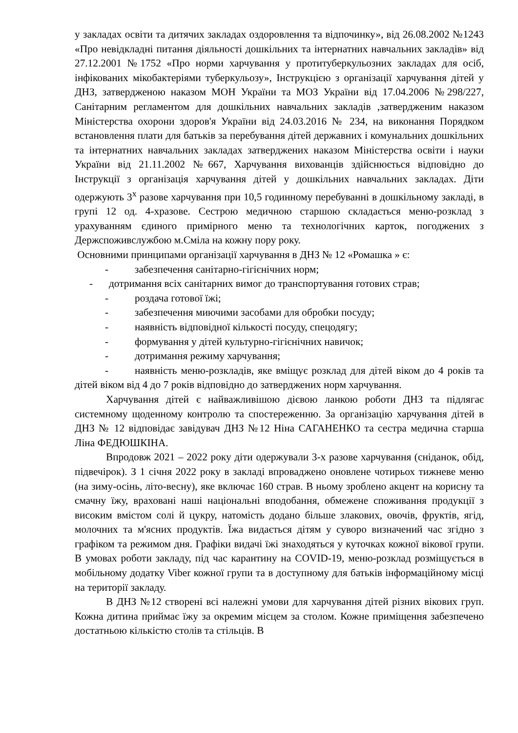у закладах освіти та дитячих закладах оздоровлення та відпочинку», від 26.08.2002 №1243 «Про невідкладні питання діяльності дошкільних та інтернатних навчальних закладів» від 27.12.2001 №1752 «Про норми харчування у протитуберкульозних закладах для осіб, інфікованих мікобактеріями туберкульозу», Інструкцією з організації харчування дітей у ДНЗ, затвердженою наказом МОН України та МОЗ України від 17.04.2006 №298/227, Санітарним регламентом для дошкільних навчальних закладів ,затвердженим наказом Міністерства охорони здоров'я України від 24.03.2016 № 234, на виконання Порядком встановлення плати для батьків за перебування дітей державних і комунальних дошкільних та інтернатних навчальних закладах затверджених наказом Міністерства освіти і науки України від 21.11.2002 №667, Харчування вихованців здійснюється відповідно до Інструкції з організація харчування дітей у дошкільних навчальних закладах. Діти одержують 3<sup>х</sup> разове харчування при 10,5 годинному перебуванні в дошкільному закладі, в групі 12 од. 4-хразове. Сестрою медичною старшою складається меню-розклад з урахуванням єдиного примірного меню та технологічних карток, погоджених з Держспоживслужбою м.Сміла на кожну пору року.
Основними принципами організації харчування в ДНЗ № 12 «Ромашка » є:
- забезпечення санітарно-гігієнічних норм;
- дотримання всіх санітарних вимог до транспортування готових страв;
- роздача готової їжі;
- забезпечення миючими засобами для обробки посуду;
- наявність відповідної кількості посуду, спецодягу;
- формування у дітей культурно-гігієнічних навичок;
- дотримання режиму харчування;
- наявність меню-розкладів, яке вміщує розклад для дітей віком до 4 років та дітей віком від 4 до 7 років відповідно до затверджених норм харчування.
Харчування дітей є найважливішою дієвою ланкою роботи ДНЗ та підлягає системному щоденному контролю та спостереженню. За організацію харчування дітей в ДНЗ № 12 відповідає завідувач ДНЗ №12 Ніна САГАНЕНКО та сестра медична старша Ліна ФЕДЮШКІНА.
Впродовж 2021 – 2022 року діти одержували 3-х разове харчування (сніданок, обід, підвечірок). З 1 січня 2022 року в закладі впроваджено оновлене чотирьох тижневе меню (на зиму-осінь, літо-весну), яке включає 160 страв. В ньому зроблено акцент на корисну та смачну їжу, враховані наші національні вподобання, обмежене споживання продукції з високим вмістом солі й цукру, натомість додано більше злакових, овочів, фруктів, ягід, молочних та м'ясних продуктів. Їжа видається дітям у суворо визначений час згідно з графіком та режимом дня. Графіки видачі їжі знаходяться у куточках кожної вікової групи. В умовах роботи закладу, під час карантину на COVID-19, меню-розклад розміщується в мобільному додатку Viber кожної групи та в доступному для батьків інформаційному місці на території закладу.
В ДНЗ №12 створені всі належні умови для харчування дітей різних вікових груп. Кожна дитина приймає їжу за окремим місцем за столом. Кожне приміщення забезпечено достатньою кількістю столів та стільців. В